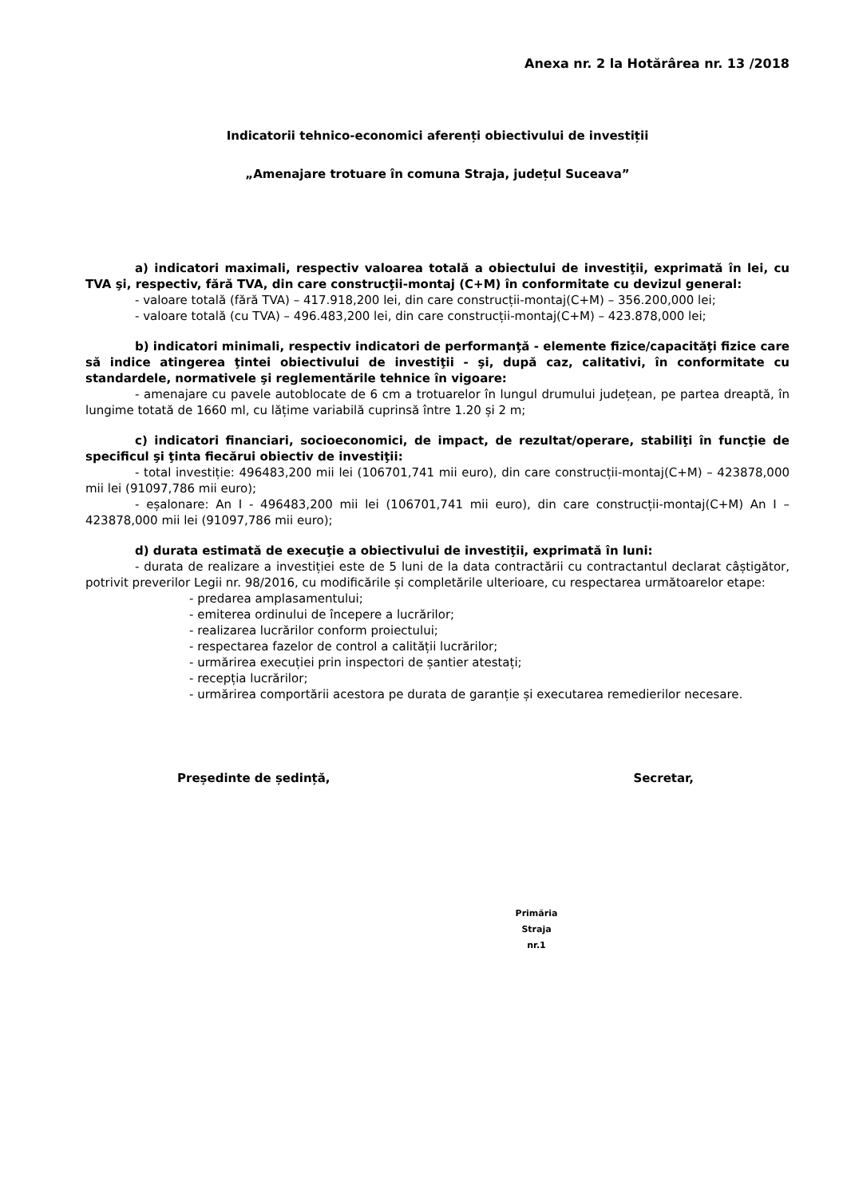Anexa nr. 2 la Hotărârea nr. 13 /2018
Indicatorii tehnico-economici aferenți obiectivului de investiții
„Amenajare trotuare în comuna Straja, județul Suceava”
a) indicatori maximali, respectiv valoarea totală a obiectului de investiţii, exprimată în lei, cu TVA şi, respectiv, fără TVA, din care construcţii-montaj (C+M) în conformitate cu devizul general:
- valoare totală (fără TVA) – 417.918,200 lei, din care construcții-montaj(C+M) – 356.200,000 lei;
- valoare totală (cu TVA) – 496.483,200 lei, din care construcții-montaj(C+M) – 423.878,000 lei;
b) indicatori minimali, respectiv indicatori de performanţă - elemente fizice/capacităţi fizice care să indice atingerea ţintei obiectivului de investiţii - şi, după caz, calitativi, în conformitate cu standardele, normativele şi reglementările tehnice în vigoare:
- amenajare cu pavele autoblocate de 6 cm a trotuarelor în lungul drumului județean, pe partea dreaptă, în lungime totată de 1660 ml, cu lățime variabilă cuprinsă între 1.20 și 2 m;
c) indicatori financiari, socioeconomici, de impact, de rezultat/operare, stabiliţi în funcţie de specificul şi ţinta fiecărui obiectiv de investiţii:
- total investiție: 496483,200 mii lei (106701,741 mii euro), din care construcții-montaj(C+M) – 423878,000 mii lei (91097,786 mii euro);
- eșalonare: An I - 496483,200 mii lei (106701,741 mii euro), din care construcții-montaj(C+M) An I – 423878,000 mii lei (91097,786 mii euro);
d) durata estimată de execuţie a obiectivului de investiţii, exprimată în luni:
- durata de realizare a investiției este de 5 luni de la data contractării cu contractantul declarat câștigător, potrivit preverilor Legii nr. 98/2016, cu modificările și completările ulterioare, cu respectarea următoarelor etape:
- predarea amplasamentului;
- emiterea ordinului de începere a lucrărilor;
- realizarea lucrărilor conform proiectului;
- respectarea fazelor de control a calității lucrărilor;
- urmărirea execuției prin inspectori de șantier atestați;
- recepția lucrărilor;
- urmărirea comportării acestora pe durata de garanție și executarea remedierilor necesare.
Președinte de ședință, Secretar,
Primăria
Straja
nr.1